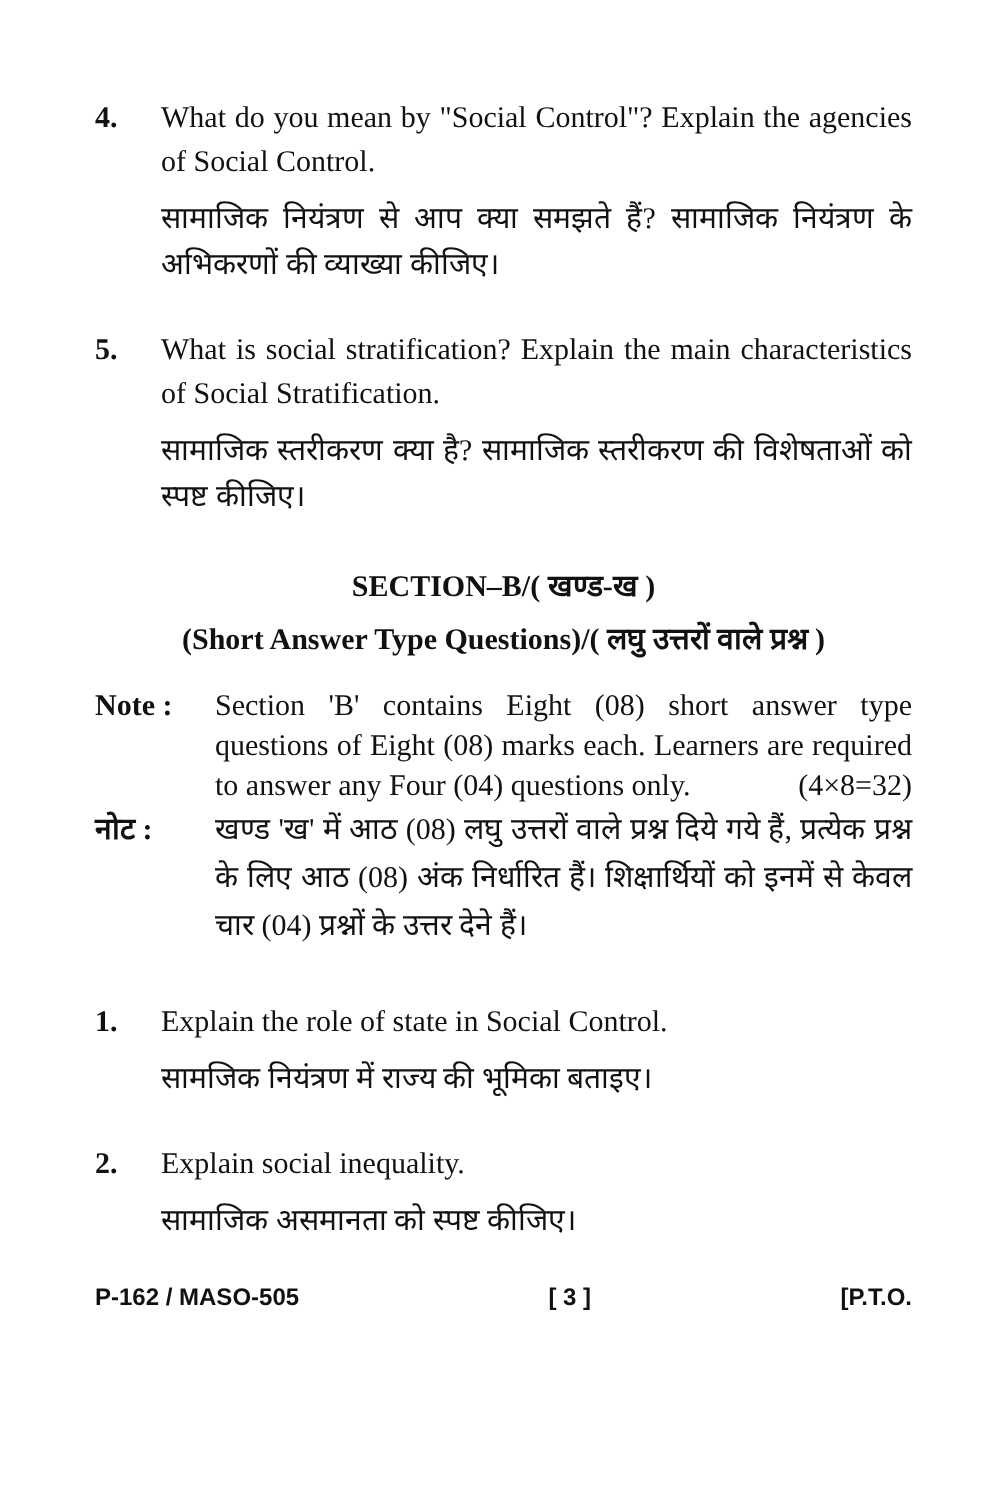4. What do you mean by "Social Control"? Explain the agencies of Social Control.
सामाजिक नियंत्रण से आप क्या समझते हैं? सामाजिक नियंत्रण के अभिकरणों की व्याख्या कीजिए।
5. What is social stratification? Explain the main characteristics of Social Stratification.
सामाजिक स्तरीकरण क्या है? सामाजिक स्तरीकरण की विशेषताओं को स्पष्ट कीजिए।
SECTION–B/( खण्ड-ख )
(Short Answer Type Questions)/( लघु उत्तरों वाले प्रश्न )
Note : Section 'B' contains Eight (08) short answer type questions of Eight (08) marks each. Learners are required to answer any Four (04) questions only. (4×8=32)
नोट : खण्ड 'ख' में आठ (08) लघु उत्तरों वाले प्रश्न दिये गये हैं, प्रत्येक प्रश्न के लिए आठ (08) अंक निर्धारित हैं। शिक्षार्थियों को इनमें से केवल चार (04) प्रश्नों के उत्तर देने हैं।
1. Explain the role of state in Social Control.
सामजिक नियंत्रण में राज्य की भूमिका बताइए।
2. Explain social inequality.
सामाजिक असमानता को स्पष्ट कीजिए।
P-162 / MASO-505 [ 3 ] [P.T.O.